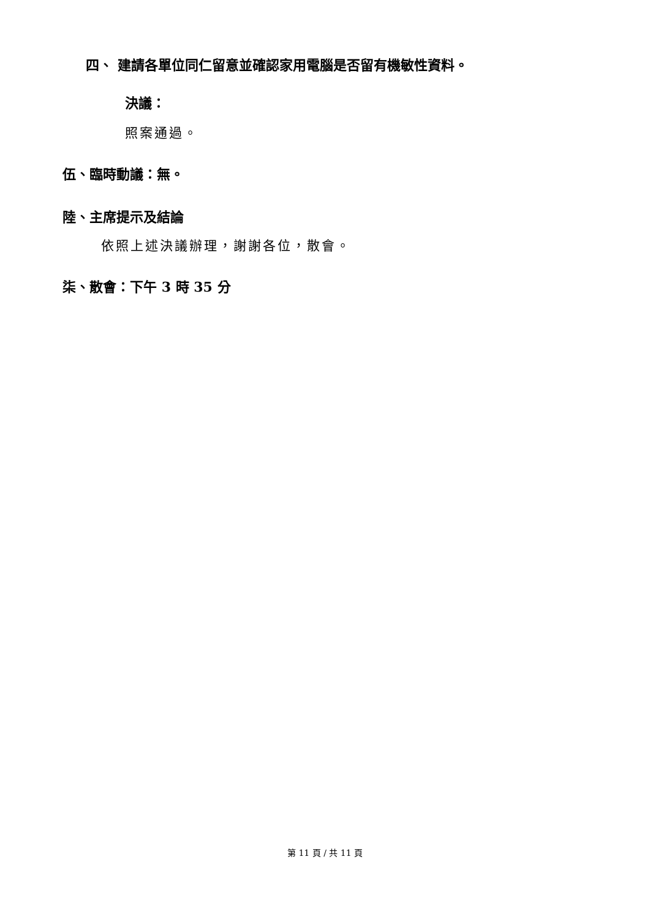四、 建請各單位同仁留意並確認家用電腦是否留有機敏性資料。
決議：
照案通過。
伍、臨時動議：無。
陸、主席提示及結論
依照上述決議辦理，謝謝各位，散會。
柒、散會：下午 3 時 35 分
第 11 頁 / 共 11 頁